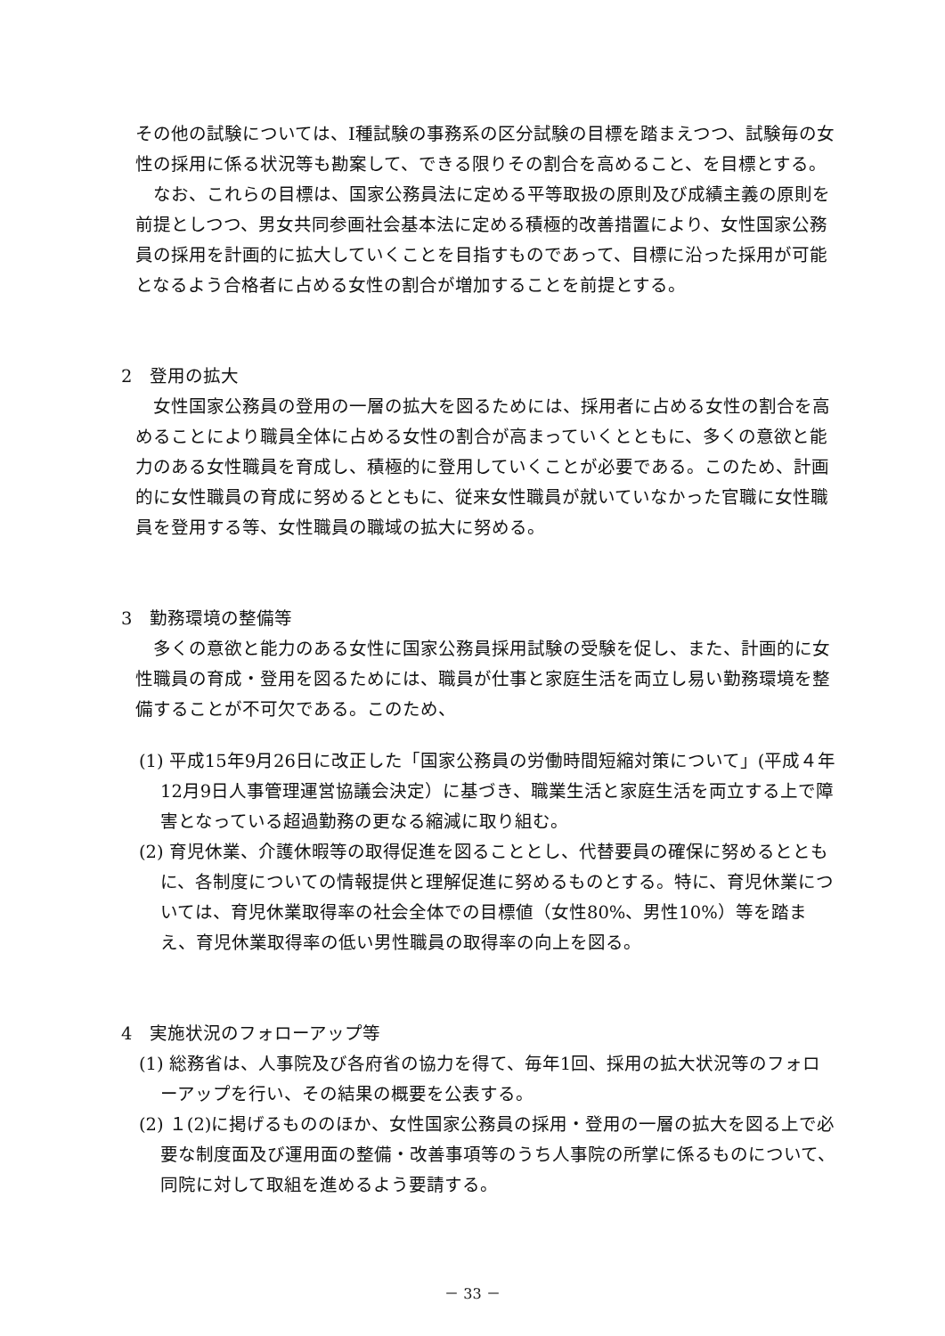その他の試験については、I種試験の事務系の区分試験の目標を踏まえつつ、試験毎の女性の採用に係る状況等も勘案して、できる限りその割合を高めること、を目標とする。
なお、これらの目標は、国家公務員法に定める平等取扱の原則及び成績主義の原則を前提としつつ、男女共同参画社会基本法に定める積極的改善措置により、女性国家公務員の採用を計画的に拡大していくことを目指すものであって、目標に沿った採用が可能となるよう合格者に占める女性の割合が増加することを前提とする。
2　登用の拡大
女性国家公務員の登用の一層の拡大を図るためには、採用者に占める女性の割合を高めることにより職員全体に占める女性の割合が高まっていくとともに、多くの意欲と能力のある女性職員を育成し、積極的に登用していくことが必要である。このため、計画的に女性職員の育成に努めるとともに、従来女性職員が就いていなかった官職に女性職員を登用する等、女性職員の職域の拡大に努める。
3　勤務環境の整備等
多くの意欲と能力のある女性に国家公務員採用試験の受験を促し、また、計画的に女性職員の育成・登用を図るためには、職員が仕事と家庭生活を両立し易い勤務環境を整備することが不可欠である。このため、
(1) 平成15年9月26日に改正した「国家公務員の労働時間短縮対策について」(平成４年12月9日人事管理運営協議会決定）に基づき、職業生活と家庭生活を両立する上で障害となっている超過勤務の更なる縮減に取り組む。
(2) 育児休業、介護休暇等の取得促進を図ることとし、代替要員の確保に努めるとともに、各制度についての情報提供と理解促進に努めるものとする。特に、育児休業については、育児休業取得率の社会全体での目標値（女性80%、男性10%）等を踏まえ、育児休業取得率の低い男性職員の取得率の向上を図る。
4　実施状況のフォローアップ等
(1) 総務省は、人事院及び各府省の協力を得て、毎年1回、採用の拡大状況等のフォローアップを行い、その結果の概要を公表する。
(2) １(2)に掲げるもののほか、女性国家公務員の採用・登用の一層の拡大を図る上で必要な制度面及び運用面の整備・改善事項等のうち人事院の所掌に係るものについて、同院に対して取組を進めるよう要請する。
－ 33 －